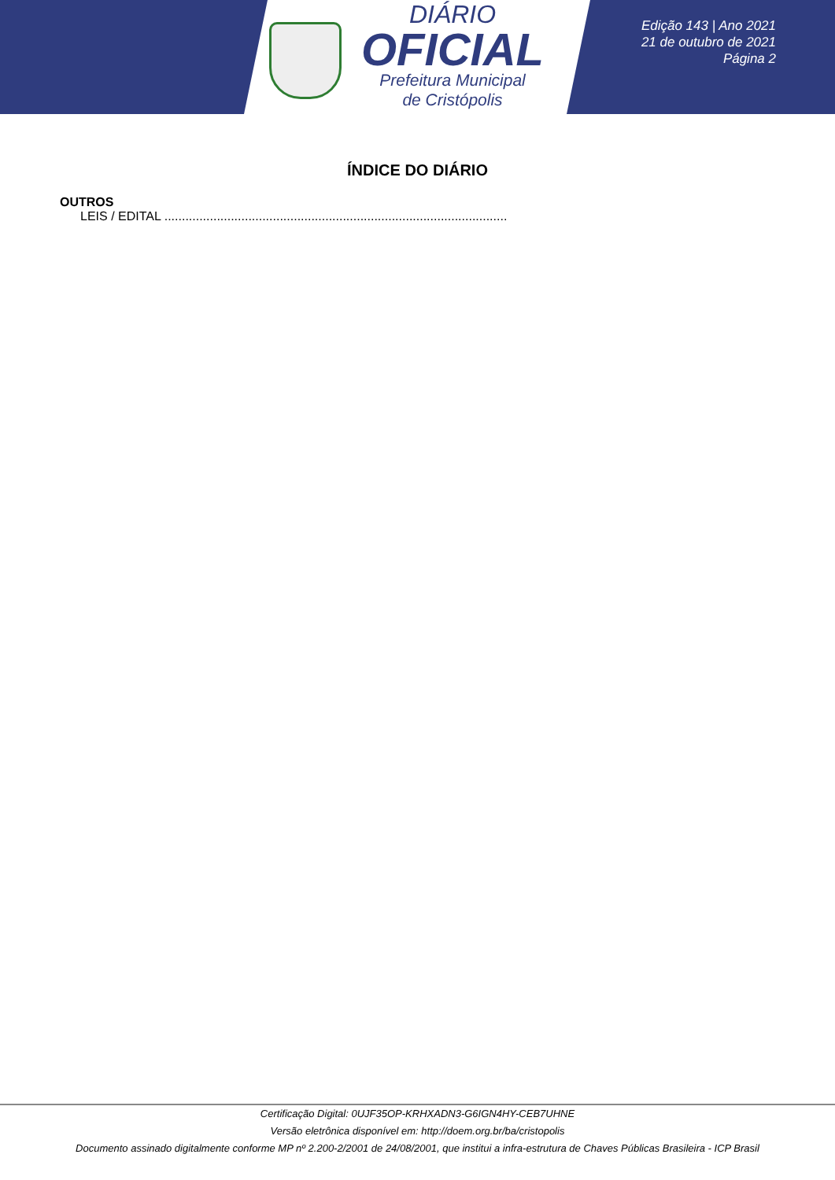DIÁRIO
OFICIAL
Prefeitura Municipal
de Cristópolis
Edição 143 | Ano 2021
21 de outubro de 2021
Página 2
ÍNDICE DO DIÁRIO
OUTROS
LEIS / EDITAL ..................................................................................................
Certificação Digital: 0UJF35OP-KRHXADN3-G6IGN4HY-CEB7UHNE
Versão eletrônica disponível em: http://doem.org.br/ba/cristopolis
Documento assinado digitalmente conforme MP nº 2.200-2/2001 de 24/08/2001, que institui a infra-estrutura de Chaves Públicas Brasileira - ICP Brasil